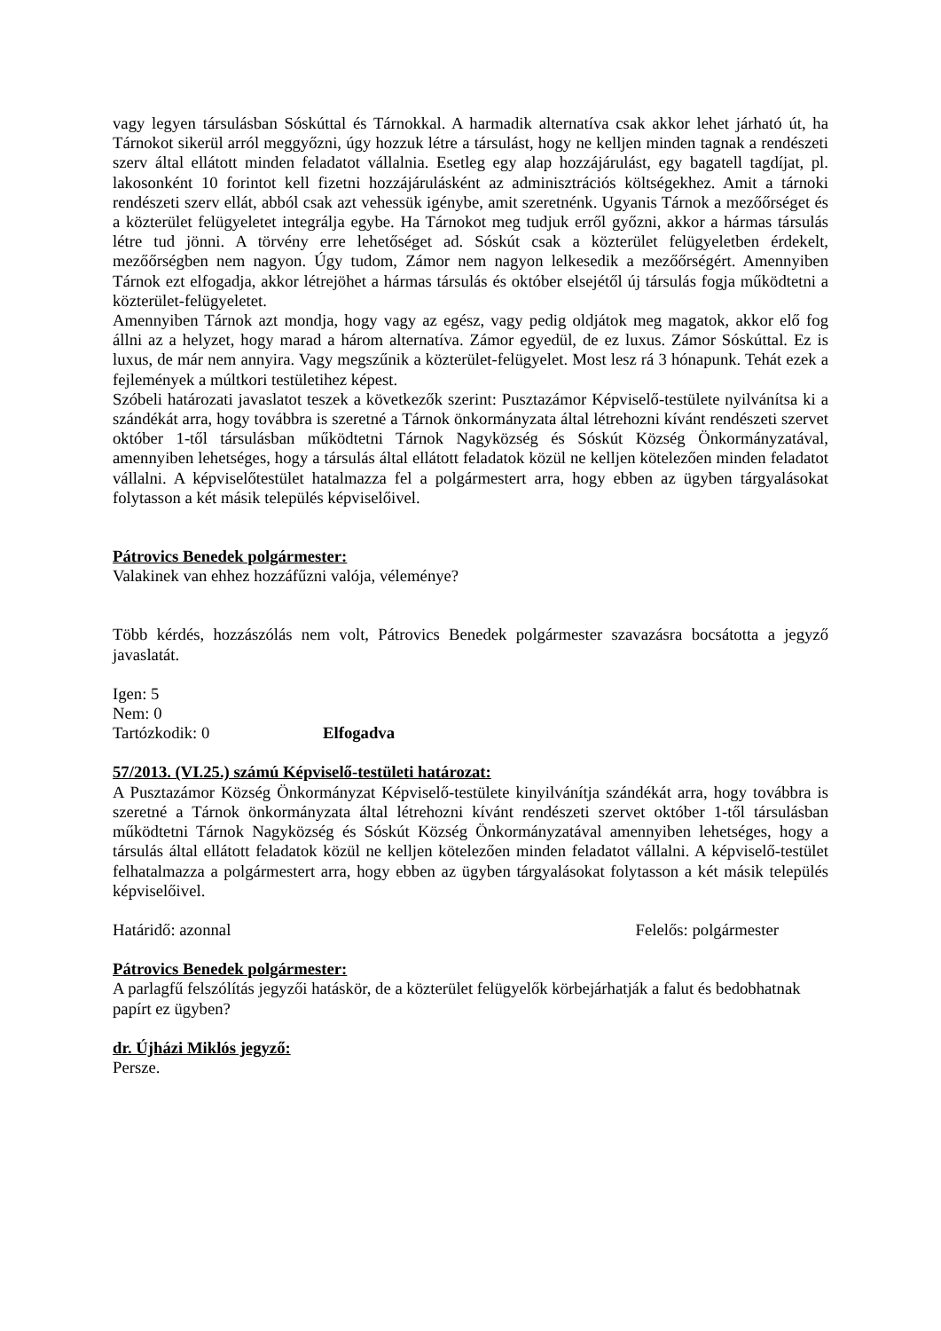vagy legyen társulásban Sóskúttal és Tárnokkal. A harmadik alternatíva csak akkor lehet járható út, ha Tárnokot sikerül arról meggyőzni, úgy hozzuk létre a társulást, hogy ne kelljen minden tagnak a rendészeti szerv által ellátott minden feladatot vállalnia. Esetleg egy alap hozzájárulást, egy bagatell tagdíjat, pl. lakosonként 10 forintot kell fizetni hozzájárulásként az adminisztrációs költségekhez. Amit a tárnoki rendészeti szerv ellát, abból csak azt vehessük igénybe, amit szeretnénk. Ugyanis Tárnok a mezőőrséget és a közterület felügyeletet integrálja egybe. Ha Tárnokot meg tudjuk erről győzni, akkor a hármas társulás létre tud jönni. A törvény erre lehetőséget ad. Sóskút csak a közterület felügyeletben érdekelt, mezőőrségben nem nagyon. Úgy tudom, Zámor nem nagyon lelkesedik a mezőőrségért. Amennyiben Tárnok ezt elfogadja, akkor létrejöhet a hármas társulás és október elsejétől új társulás fogja működtetni a közterület-felügyeletet.
Amennyiben Tárnok azt mondja, hogy vagy az egész, vagy pedig oldjátok meg magatok, akkor elő fog állni az a helyzet, hogy marad a három alternatíva. Zámor egyedül, de ez luxus. Zámor Sóskúttal. Ez is luxus, de már nem annyira. Vagy megszűnik a közterület-felügyelet. Most lesz rá 3 hónapunk. Tehát ezek a fejlemények a múltkori testületihez képest.
Szóbeli határozati javaslatot teszek a következők szerint: Pusztazámor Képviselő-testülete nyilvánítsa ki a szándékát arra, hogy továbbra is szeretné a Tárnok önkormányzata által létrehozni kívánt rendészeti szervet október 1-től társulásban működtetni Tárnok Nagyközség és Sóskút Község Önkormányzatával, amennyiben lehetséges, hogy a társulás által ellátott feladatok közül ne kelljen kötelezően minden feladatot vállalni. A képviselőtestület hatalmazza fel a polgármestert arra, hogy ebben az ügyben tárgyalásokat folytasson a két másik település képviselőivel.
Pátrovics Benedek polgármester:
Valakinek van ehhez hozzáfűzni valója, véleménye?
Több kérdés, hozzászólás nem volt, Pátrovics Benedek polgármester szavazásra bocsátotta a jegyző javaslatát.
Igen: 5
Nem: 0
Tartózkodik: 0 Elfogadva
57/2013. (VI.25.) számú Képviselő-testületi határozat:
A Pusztazámor Község Önkormányzat Képviselő-testülete kinyilvánítja szándékát arra, hogy továbbra is szeretné a Tárnok önkormányzata által létrehozni kívánt rendészeti szervet október 1-től társulásban működtetni Tárnok Nagyközség és Sóskút Község Önkormányzatával amennyiben lehetséges, hogy a társulás által ellátott feladatok közül ne kelljen kötelezően minden feladatot vállalni. A képviselő-testület felhatalmazza a polgármestert arra, hogy ebben az ügyben tárgyalásokat folytasson a két másik település képviselőivel.
Határidő: azonnal Felelős: polgármester
Pátrovics Benedek polgármester:
A parlagfű felszólítás jegyzői hatáskör, de a közterület felügyelők körbejárhatják a falut és bedobhatnak papírt ez ügyben?
dr. Újházi Miklós jegyző:
Persze.